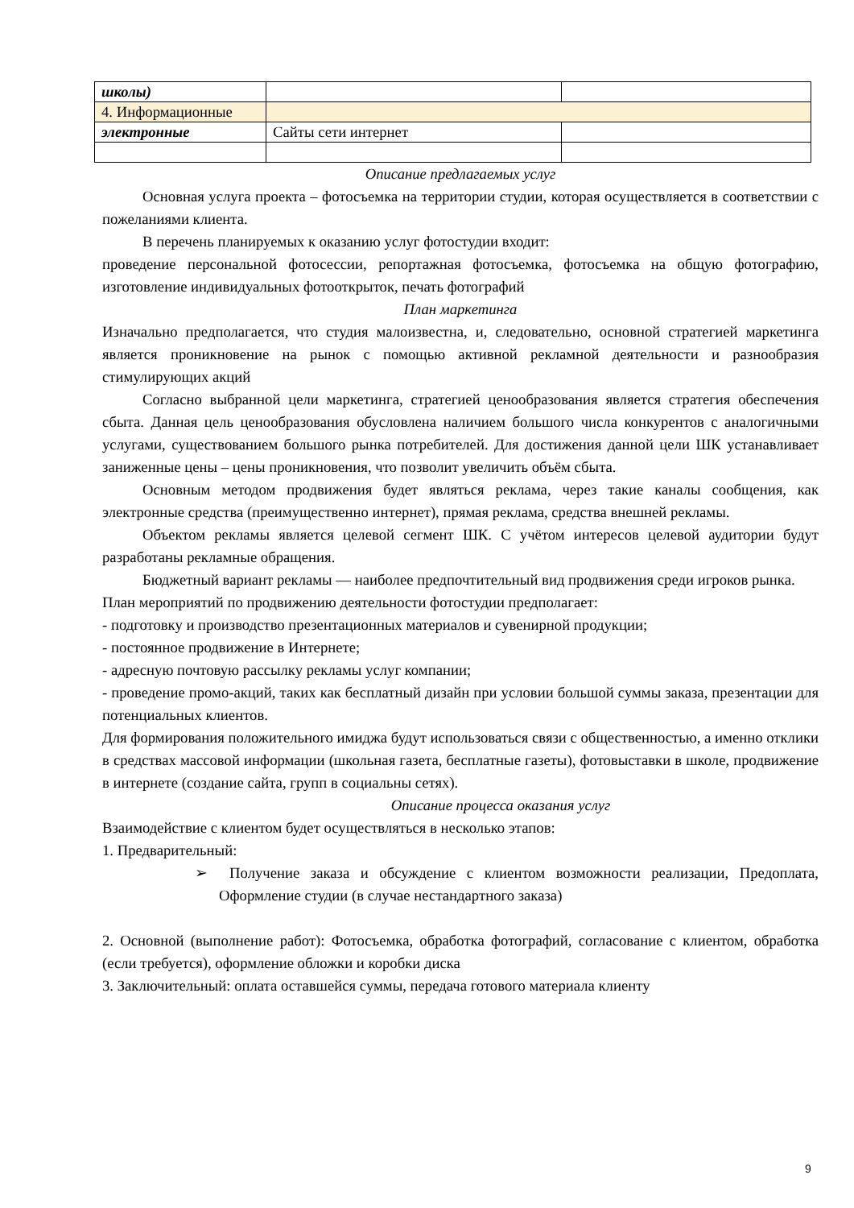| школы) | | |
| 4. Информационные | | |
| электронные | Сайты сети интернет | |
Описание предлагаемых услуг
Основная услуга проекта – фотосъемка на территории студии, которая осуществляется в соответствии с пожеланиями клиента.
В перечень планируемых к оказанию услуг фотостудии входит:
проведение персональной фотосессии, репортажная фотосъемка, фотосъемка на общую фотографию, изготовление индивидуальных фотооткрыток, печать фотографий
План маркетинга
Изначально предполагается, что студия малоизвестна, и, следовательно, основной стратегией маркетинга является проникновение на рынок с помощью активной рекламной деятельности и разнообразия стимулирующих акций
Согласно выбранной цели маркетинга, стратегией ценообразования является стратегия обеспечения сбыта. Данная цель ценообразования обусловлена наличием большого числа конкурентов с аналогичными услугами, существованием большого рынка потребителей. Для достижения данной цели ШК устанавливает заниженные цены – цены проникновения, что позволит увеличить объём сбыта.
Основным методом продвижения будет являться реклама, через такие каналы сообщения, как электронные средства (преимущественно интернет), прямая реклама, средства внешней рекламы.
Объектом рекламы является целевой сегмент ШК. С учётом интересов целевой аудитории будут разработаны рекламные обращения.
Бюджетный вариант рекламы — наиболее предпочтительный вид продвижения среди игроков рынка.
План мероприятий по продвижению деятельности фотостудии предполагает:
- подготовку и производство презентационных материалов и сувенирной продукции;
- постоянное продвижение в Интернете;
- адресную почтовую рассылку рекламы услуг компании;
- проведение промо-акций, таких как бесплатный дизайн при условии большой суммы заказа, презентации для потенциальных клиентов.
Для формирования положительного имиджа будут использоваться связи с общественностью, а именно отклики в средствах массовой информации (школьная газета, бесплатные газеты), фотовыставки в школе, продвижение в интернете (создание сайта, групп в социальны сетях).
Описание процесса оказания услуг
Взаимодействие с клиентом будет осуществляться в несколько этапов:
1. Предварительный:
➢ Получение заказа и обсуждение с клиентом возможности реализации, Предоплата, Оформление студии (в случае нестандартного заказа)
2. Основной (выполнение работ): Фотосъемка, обработка фотографий, согласование с клиентом, обработка (если требуется), оформление обложки и коробки диска
3. Заключительный: оплата оставшейся суммы, передача готового материала клиенту
9